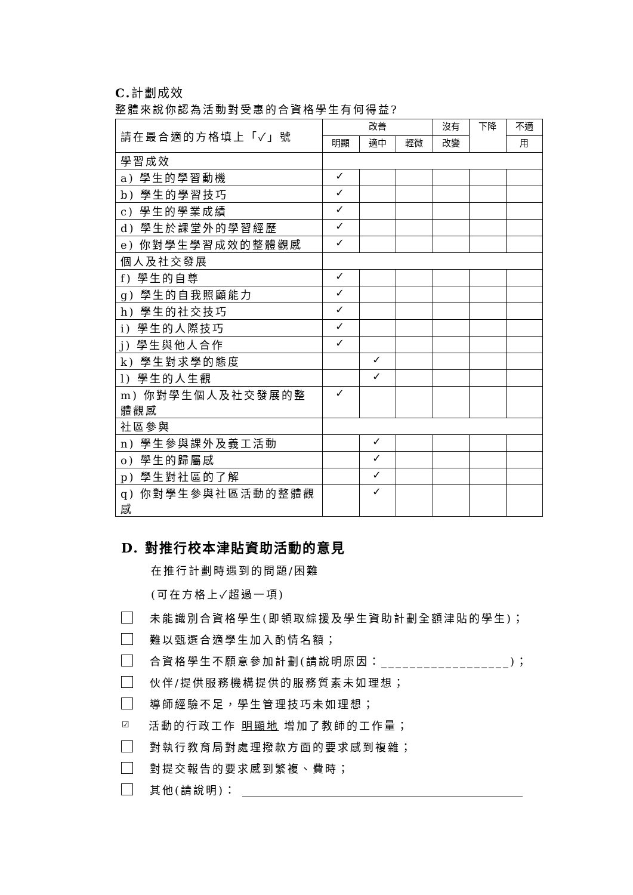C. 計劃成效
整體來說你認為活動對受惠的合資格學生有何得益?
| 請在最合適的方格填上「✓」號 | 改善 | | | 沒有 | 下降 | 不適 |
| | 明顯 | 適中 | 輕微 | 改變 | | 用 |
| 學習成效 | | | | | | |
| a) 學生的學習動機 | ✓ | | | | | |
| b) 學生的學習技巧 | ✓ | | | | | |
| c) 學生的學業成績 | ✓ | | | | | |
| d) 學生於課堂外的學習經歷 | ✓ | | | | | |
| e) 你對學生學習成效的整體觀感 | ✓ | | | | | |
| 個人及社交發展 | | | | | | |
| f) 學生的自尊 | ✓ | | | | | |
| g) 學生的自我照顧能力 | ✓ | | | | | |
| h) 學生的社交技巧 | ✓ | | | | | |
| i) 學生的人際技巧 | ✓ | | | | | |
| j) 學生與他人合作 | ✓ | | | | | |
| k) 學生對求學的態度 | | ✓ | | | | |
| l) 學生的人生觀 | | ✓ | | | | |
| m) 你對學生個人及社交發展的整體觀感 | ✓ | | | | | |
| 社區參與 | | | | | | |
| n) 學生參與課外及義工活動 | | ✓ | | | | |
| o) 學生的歸屬感 | | ✓ | | | | |
| p) 學生對社區的了解 | | ✓ | | | | |
| q) 你對學生參與社區活動的整體觀感 | | ✓ | | | | |
D. 對推行校本津貼資助活動的意見
在推行計劃時遇到的問題/困難
(可在方格上✓超過一項)
未能識別合資格學生(即領取綜援及學生資助計劃全額津貼的學生)；
難以甄選合適學生加入酌情名額；
合資格學生不願意參加計劃(請說明原因：__________________)；
伙伴/提供服務機構提供的服務質素未如理想；
導師經驗不足，學生管理技巧未如理想；
☑
活動的行政工作 明顯地 增加了教師的工作量；
對執行教育局對處理撥款方面的要求感到複雜；
對提交報告的要求感到繁複、費時；
其他(請說明)：